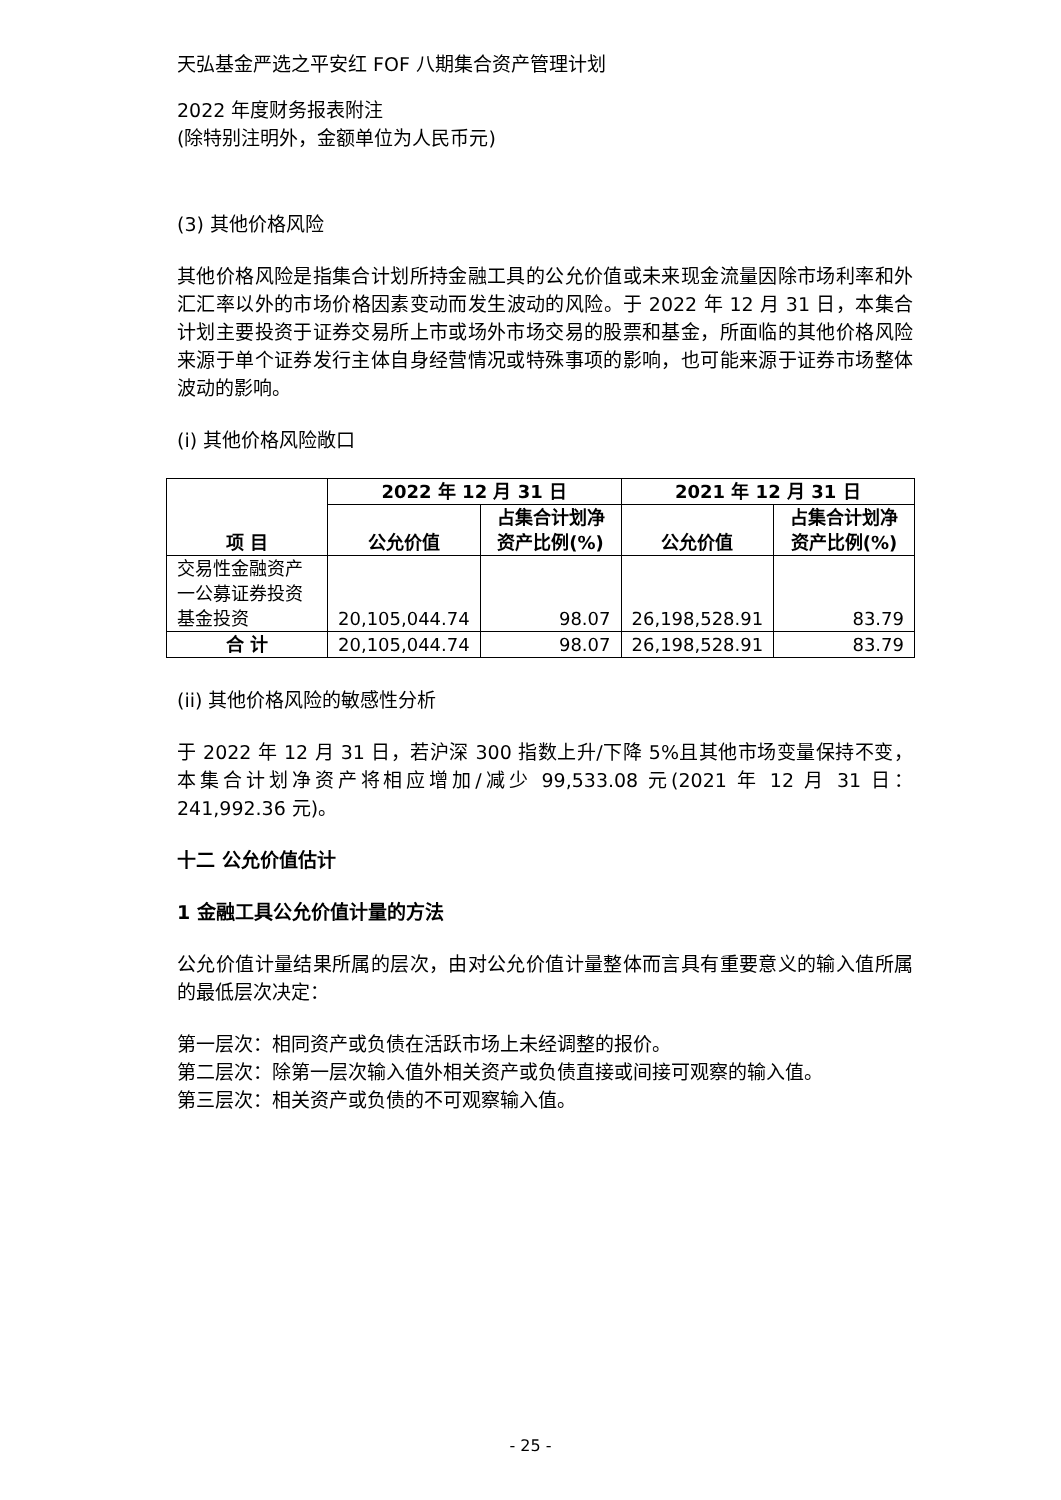天弘基金严选之平安红 FOF 八期集合资产管理计划
2022 年度财务报表附注
(除特别注明外，金额单位为人民币元)
(3) 其他价格风险
其他价格风险是指集合计划所持金融工具的公允价值或未来现金流量因除市场利率和外汇汇率以外的市场价格因素变动而发生波动的风险。于 2022 年 12 月 31 日，本集合计划主要投资于证券交易所上市或场外市场交易的股票和基金，所面临的其他价格风险来源于单个证券发行主体自身经营情况或特殊事项的影响，也可能来源于证券市场整体波动的影响。
(i) 其他价格风险敞口
| 项 目 | 2022 年 12 月 31 日 | | 2021 年 12 月 31 日 | |
| --- | --- | --- | --- | --- |
| | 公允价值 | 占集合计划净资产比例(%) | 公允价值 | 占集合计划净资产比例(%) |
| 交易性金融资产一公募证券投资基金投资 | 20,105,044.74 | 98.07 | 26,198,528.91 | 83.79 |
| 合 计 | 20,105,044.74 | 98.07 | 26,198,528.91 | 83.79 |
(ii) 其他价格风险的敏感性分析
于 2022 年 12 月 31 日，若沪深 300 指数上升/下降 5%且其他市场变量保持不变，本集合计划净资产将相应增加/减少 99,533.08 元(2021 年 12 月 31 日：241,992.36 元)。
十二 公允价值估计
1 金融工具公允价值计量的方法
公允价值计量结果所属的层次，由对公允价值计量整体而言具有重要意义的输入值所属的最低层次决定：
第一层次：相同资产或负债在活跃市场上未经调整的报价。
第二层次：除第一层次输入值外相关资产或负债直接或间接可观察的输入值。
第三层次：相关资产或负债的不可观察输入值。
- 25 -